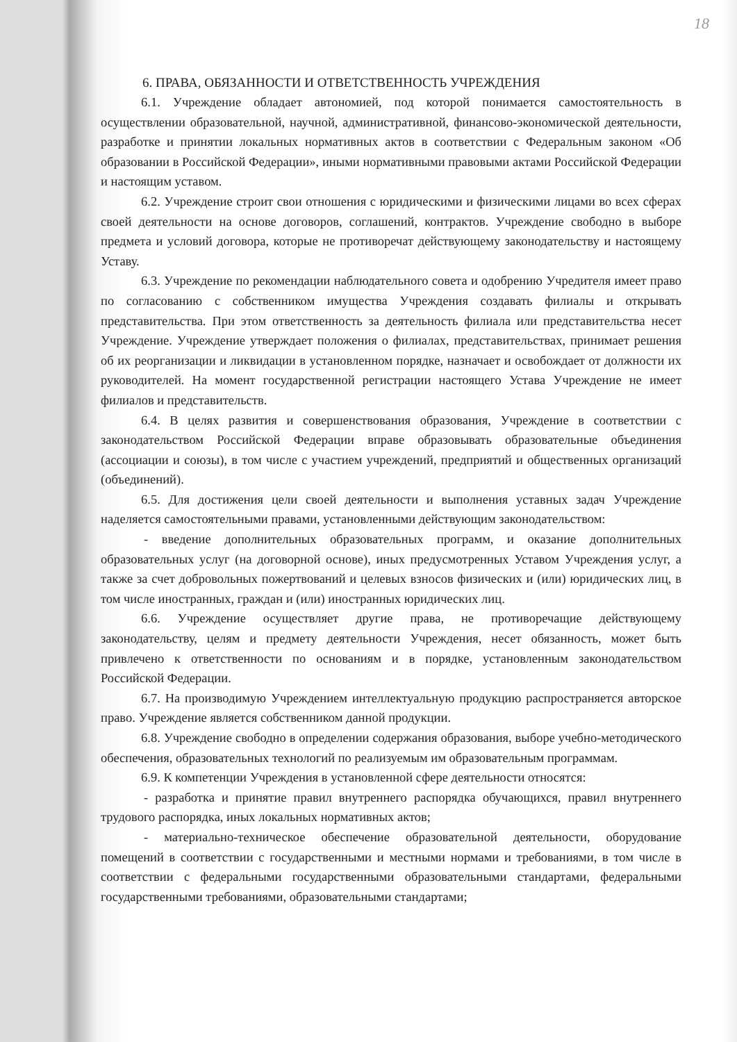18
6. ПРАВА, ОБЯЗАННОСТИ И ОТВЕТСТВЕННОСТЬ УЧРЕЖДЕНИЯ
6.1. Учреждение обладает автономией, под которой понимается самостоятельность в осуществлении образовательной, научной, административной, финансово-экономической деятельности, разработке и принятии локальных нормативных актов в соответствии с Федеральным законом «Об образовании в Российской Федерации», иными нормативными правовыми актами Российской Федерации и настоящим уставом.
6.2. Учреждение строит свои отношения с юридическими и физическими лицами во всех сферах своей деятельности на основе договоров, соглашений, контрактов. Учреждение свободно в выборе предмета и условий договора, которые не противоречат действующему законодательству и настоящему Уставу.
6.3. Учреждение по рекомендации наблюдательного совета и одобрению Учредителя имеет право по согласованию с собственником имущества Учреждения создавать филиалы и открывать представительства. При этом ответственность за деятельность филиала или представительства несет Учреждение. Учреждение утверждает положения о филиалах, представительствах, принимает решения об их реорганизации и ликвидации в установленном порядке, назначает и освобождает от должности их руководителей. На момент государственной регистрации настоящего Устава Учреждение не имеет филиалов и представительств.
6.4. В целях развития и совершенствования образования, Учреждение в соответствии с законодательством Российской Федерации вправе образовывать образовательные объединения (ассоциации и союзы), в том числе с участием учреждений, предприятий и общественных организаций (объединений).
6.5. Для достижения цели своей деятельности и выполнения уставных задач Учреждение наделяется самостоятельными правами, установленными действующим законодательством:
- введение дополнительных образовательных программ, и оказание дополнительных образовательных услуг (на договорной основе), иных предусмотренных Уставом Учреждения услуг, а также за счет добровольных пожертвований и целевых взносов физических и (или) юридических лиц, в том числе иностранных, граждан и (или) иностранных юридических лиц.
6.6. Учреждение осуществляет другие права, не противоречащие действующему законодательству, целям и предмету деятельности Учреждения, несет обязанность, может быть привлечено к ответственности по основаниям и в порядке, установленным законодательством Российской Федерации.
6.7. На производимую Учреждением интеллектуальную продукцию распространяется авторское право. Учреждение является собственником данной продукции.
6.8. Учреждение свободно в определении содержания образования, выборе учебно-методического обеспечения, образовательных технологий по реализуемым им образовательным программам.
6.9. К компетенции Учреждения в установленной сфере деятельности относятся:
- разработка и принятие правил внутреннего распорядка обучающихся, правил внутреннего трудового распорядка, иных локальных нормативных актов;
- материально-техническое обеспечение образовательной деятельности, оборудование помещений в соответствии с государственными и местными нормами и требованиями, в том числе в соответствии с федеральными государственными образовательными стандартами, федеральными государственными требованиями, образовательными стандартами;